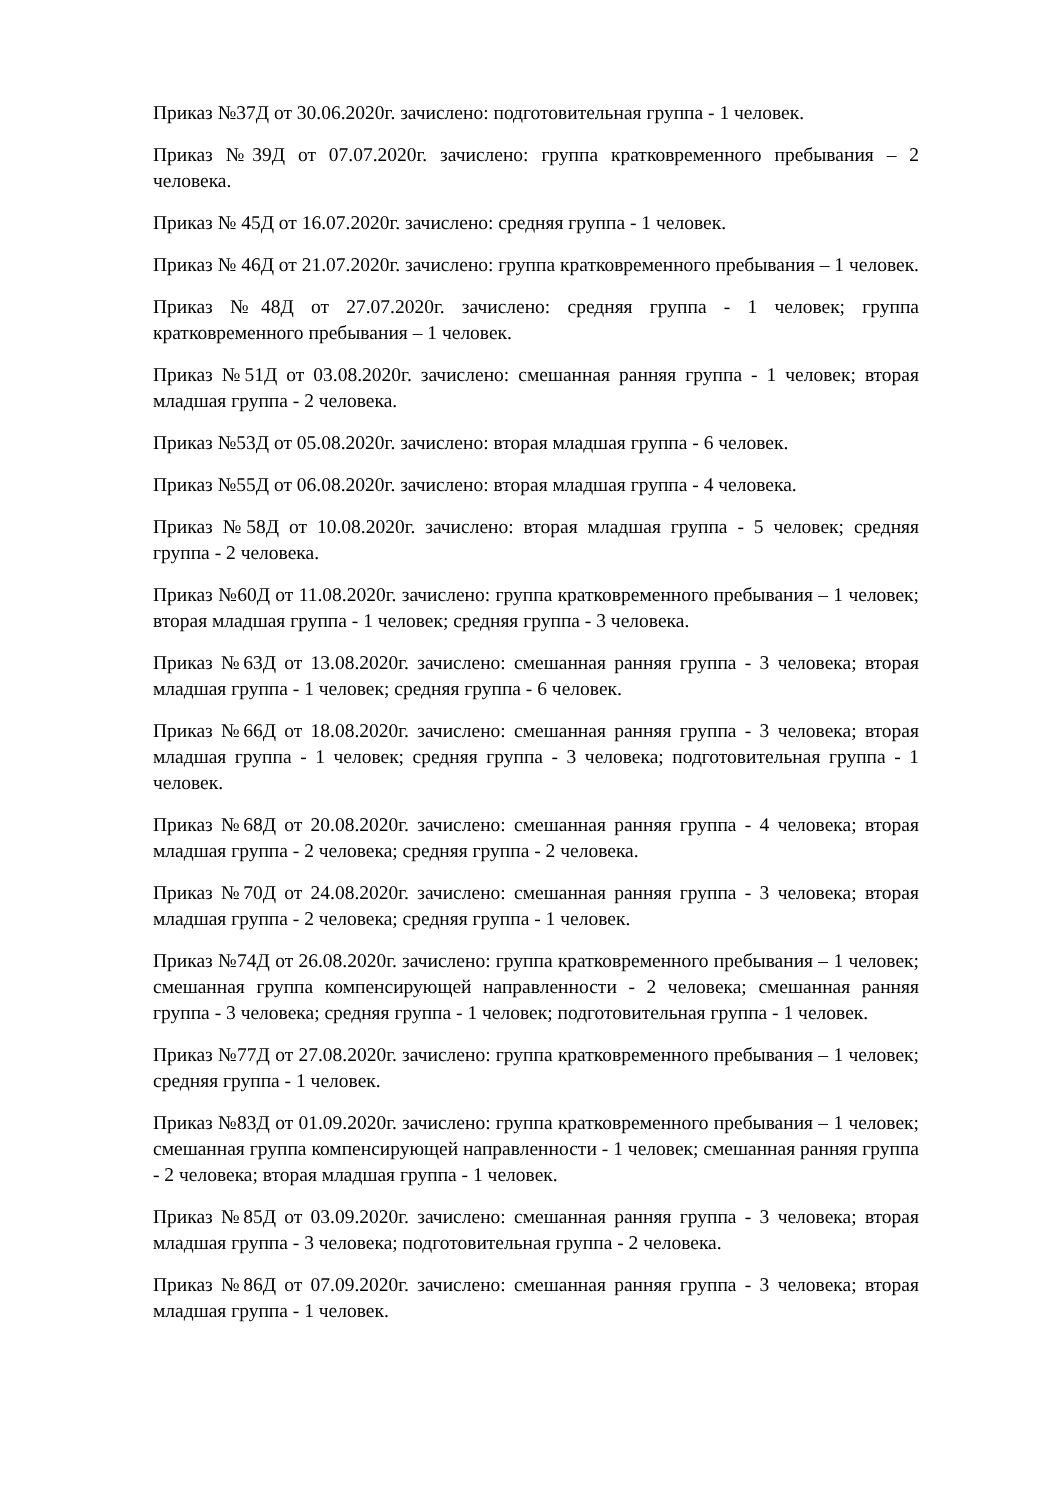Приказ №37Д от 30.06.2020г. зачислено: подготовительная группа - 1 человек.
Приказ №39Д от 07.07.2020г. зачислено: группа кратковременного пребывания – 2 человека.
Приказ № 45Д от 16.07.2020г. зачислено: средняя группа - 1 человек.
Приказ № 46Д от 21.07.2020г. зачислено: группа кратковременного пребывания – 1 человек.
Приказ №48Д от 27.07.2020г. зачислено: средняя группа - 1 человек; группа кратковременного пребывания – 1 человек.
Приказ №51Д от 03.08.2020г. зачислено: смешанная ранняя группа - 1 человек; вторая младшая группа - 2 человека.
Приказ №53Д от 05.08.2020г. зачислено: вторая младшая группа - 6 человек.
Приказ №55Д от 06.08.2020г. зачислено: вторая младшая группа - 4 человека.
Приказ №58Д от 10.08.2020г. зачислено: вторая младшая группа - 5 человек; средняя группа - 2 человека.
Приказ №60Д от 11.08.2020г. зачислено: группа кратковременного пребывания – 1 человек; вторая младшая группа - 1 человек; средняя группа - 3 человека.
Приказ №63Д от 13.08.2020г. зачислено: смешанная ранняя группа - 3 человека; вторая младшая группа - 1 человек; средняя группа - 6 человек.
Приказ №66Д от 18.08.2020г. зачислено: смешанная ранняя группа - 3 человека; вторая младшая группа - 1 человек; средняя группа - 3 человека; подготовительная группа - 1 человек.
Приказ №68Д от 20.08.2020г. зачислено: смешанная ранняя группа - 4 человека; вторая младшая группа - 2 человека; средняя группа - 2 человека.
Приказ №70Д от 24.08.2020г. зачислено: смешанная ранняя группа - 3 человека; вторая младшая группа - 2 человека; средняя группа - 1 человек.
Приказ №74Д от 26.08.2020г. зачислено: группа кратковременного пребывания – 1 человек; смешанная группа компенсирующей направленности - 2 человека; смешанная ранняя группа - 3 человека; средняя группа - 1 человек; подготовительная группа - 1 человек.
Приказ №77Д от 27.08.2020г. зачислено: группа кратковременного пребывания – 1 человек; средняя группа - 1 человек.
Приказ №83Д от 01.09.2020г. зачислено: группа кратковременного пребывания – 1 человек; смешанная группа компенсирующей направленности - 1 человек; смешанная ранняя группа - 2 человека; вторая младшая группа - 1 человек.
Приказ №85Д от 03.09.2020г. зачислено: смешанная ранняя группа - 3 человека; вторая младшая группа - 3 человека; подготовительная группа - 2 человека.
Приказ №86Д от 07.09.2020г. зачислено: смешанная ранняя группа - 3 человека; вторая младшая группа - 1 человек.